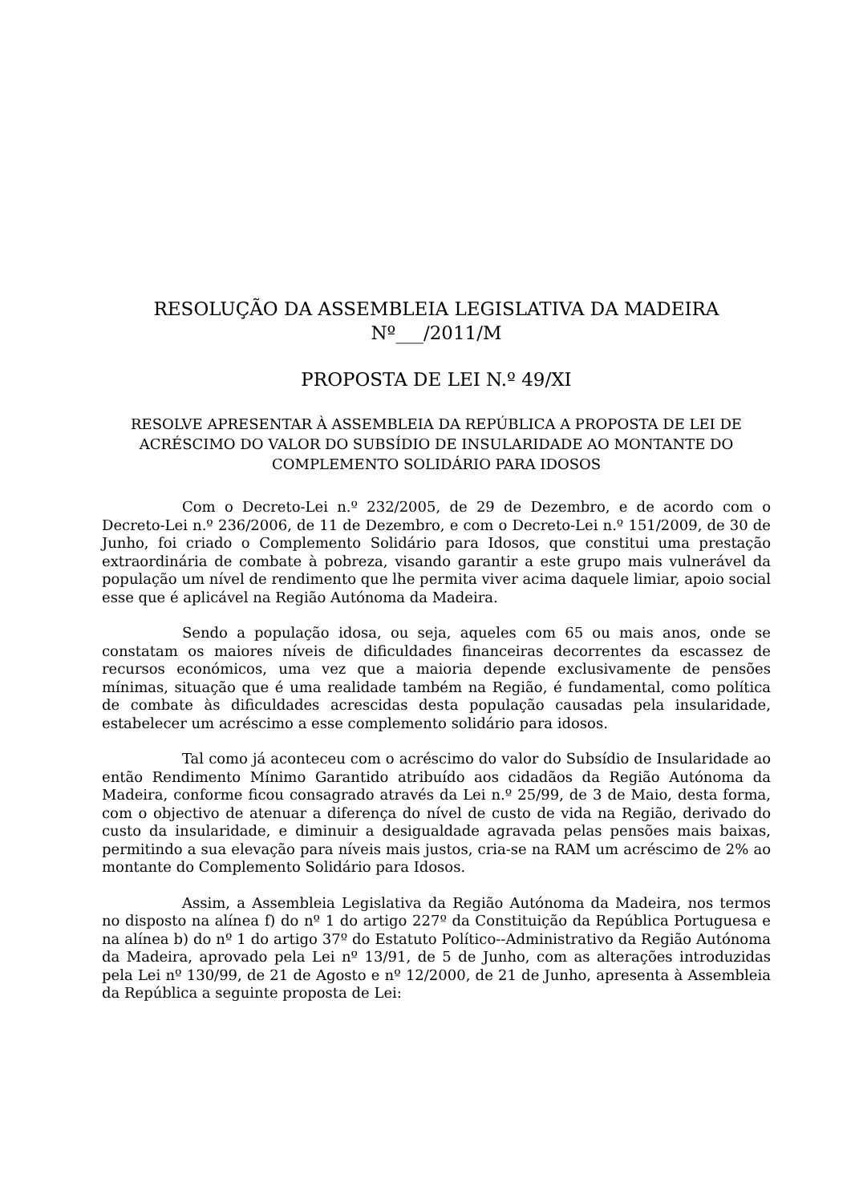RESOLUÇÃO DA ASSEMBLEIA LEGISLATIVA DA MADEIRA
Nº___/2011/M
PROPOSTA DE LEI N.º 49/XI
RESOLVE APRESENTAR À ASSEMBLEIA DA REPÚBLICA A PROPOSTA DE LEI DE ACRÉSCIMO DO VALOR DO SUBSÍDIO DE INSULARIDADE AO MONTANTE DO COMPLEMENTO SOLIDÁRIO PARA IDOSOS
Com o Decreto-Lei n.º 232/2005, de 29 de Dezembro, e de acordo com o Decreto-Lei n.º 236/2006, de 11 de Dezembro, e com o Decreto-Lei n.º 151/2009, de 30 de Junho, foi criado o Complemento Solidário para Idosos, que constitui uma prestação extraordinária de combate à pobreza, visando garantir a este grupo mais vulnerável da população um nível de rendimento que lhe permita viver acima daquele limiar, apoio social esse que é aplicável na Região Autónoma da Madeira.
Sendo a população idosa, ou seja, aqueles com 65 ou mais anos, onde se constatam os maiores níveis de dificuldades financeiras decorrentes da escassez de recursos económicos, uma vez que a maioria depende exclusivamente de pensões mínimas, situação que é uma realidade também na Região, é fundamental, como política de combate às dificuldades acrescidas desta população causadas pela insularidade, estabelecer um acréscimo a esse complemento solidário para idosos.
Tal como já aconteceu com o acréscimo do valor do Subsídio de Insularidade ao então Rendimento Mínimo Garantido atribuído aos cidadãos da Região Autónoma da Madeira, conforme ficou consagrado através da Lei n.º 25/99, de 3 de Maio, desta forma, com o objectivo de atenuar a diferença do nível de custo de vida na Região, derivado do custo da insularidade, e diminuir a desigualdade agravada pelas pensões mais baixas, permitindo a sua elevação para níveis mais justos, cria-se na RAM um acréscimo de 2% ao montante do Complemento Solidário para Idosos.
Assim, a Assembleia Legislativa da Região Autónoma da Madeira, nos termos no disposto na alínea f) do nº 1 do artigo 227º da Constituição da República Portuguesa e na alínea b) do nº 1 do artigo 37º do Estatuto Político--Administrativo da Região Autónoma da Madeira, aprovado pela Lei nº 13/91, de 5 de Junho, com as alterações introduzidas pela Lei nº 130/99, de 21 de Agosto e nº 12/2000, de 21 de Junho, apresenta à Assembleia da República a seguinte proposta de Lei: